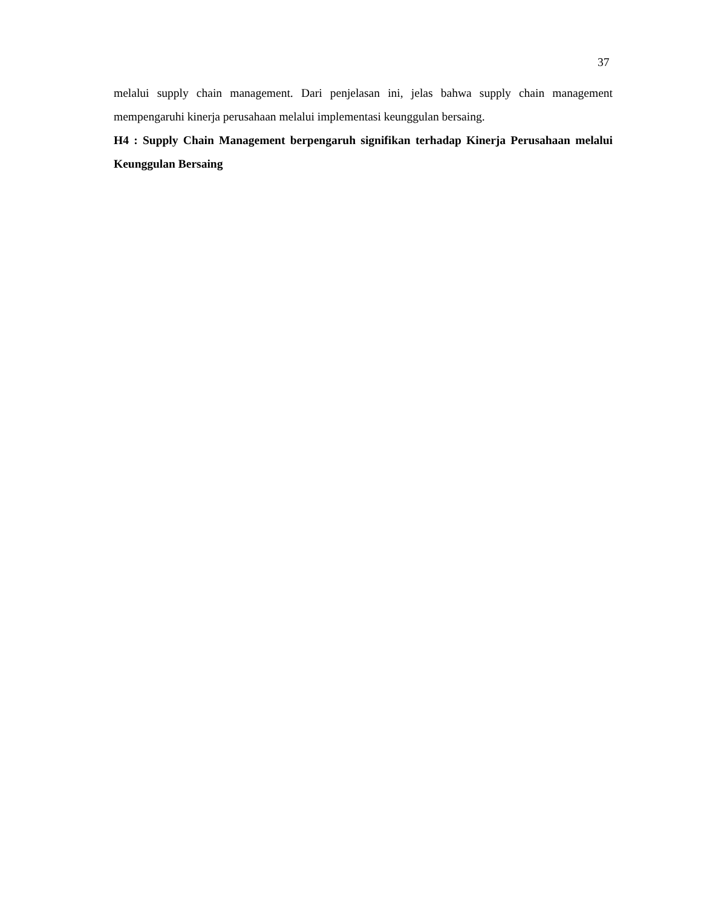37
melalui supply chain management. Dari penjelasan ini, jelas bahwa supply chain management mempengaruhi kinerja perusahaan melalui implementasi keunggulan bersaing.
H4 : Supply Chain Management berpengaruh signifikan terhadap Kinerja Perusahaan melalui Keunggulan Bersaing